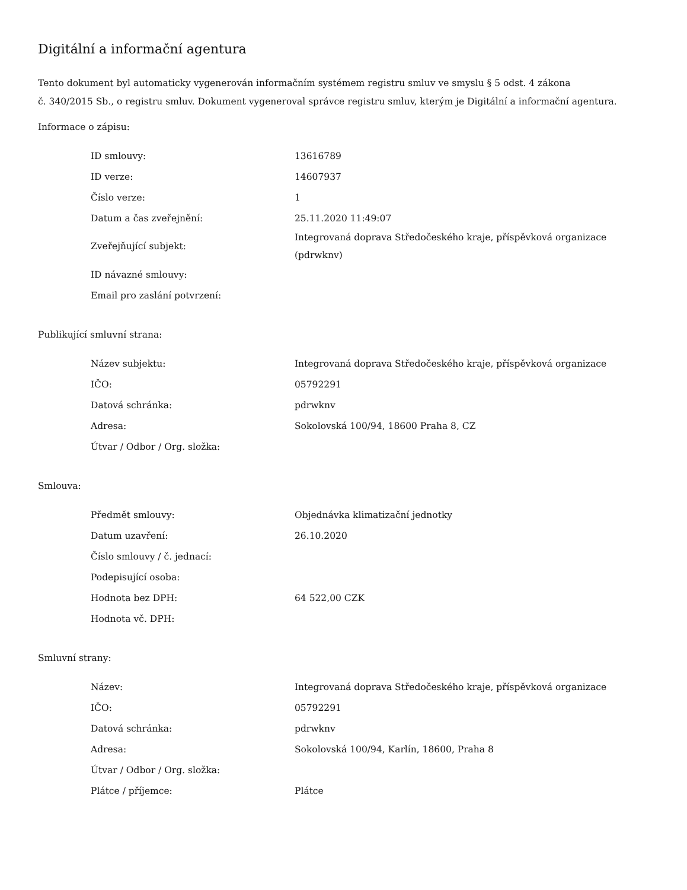Digitální a informační agentura
Tento dokument byl automaticky vygenerován informačním systémem registru smluv ve smyslu § 5 odst. 4 zákona
č. 340/2015 Sb., o registru smluv. Dokument vygeneroval správce registru smluv, kterým je Digitální a informační agentura.
Informace o zápisu:
| ID smlouvy: | 13616789 |
| ID verze: | 14607937 |
| Číslo verze: | 1 |
| Datum a čas zveřejnění: | 25.11.2020 11:49:07 |
| Zveřejňující subjekt: | Integrovaná doprava Středočeského kraje, příspěvková organizace (pdrwknv) |
| ID návazné smlouvy: | |
| Email pro zaslání potvrzení: | |
Publikující smluvní strana:
| Název subjektu: | Integrovaná doprava Středočeského kraje, příspěvková organizace |
| IČO: | 05792291 |
| Datová schránka: | pdrwknv |
| Adresa: | Sokolovská 100/94, 18600 Praha 8, CZ |
| Útvar / Odbor / Org. složka: | |
Smlouva:
| Předmět smlouvy: | Objednávka klimatizační jednotky |
| Datum uzavření: | 26.10.2020 |
| Číslo smlouvy / č. jednací: | |
| Podepisující osoba: | |
| Hodnota bez DPH: | 64 522,00 CZK |
| Hodnota vč. DPH: | |
Smluvní strany:
| Název: | Integrovaná doprava Středočeského kraje, příspěvková organizace |
| IČO: | 05792291 |
| Datová schránka: | pdrwknv |
| Adresa: | Sokolovská 100/94, Karlín, 18600, Praha 8 |
| Útvar / Odbor / Org. složka: | |
| Plátce / příjemce: | Plátce |